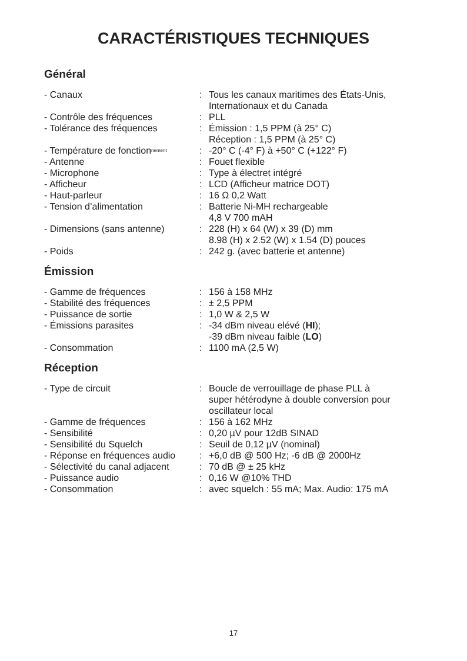CARACTÉRISTIQUES TECHNIQUES
Général
| - Canaux | : | Tous les canaux maritimes des États-Unis, Internationaux et du Canada |
| - Contrôle des fréquences | : | PLL |
| - Tolérance des fréquences | : | Émission : 1,5 PPM (à 25° C) Réception : 1,5 PPM (à 25° C) |
| - Température de fonction<sup>nement</sup> | : | -20° C (-4° F) à +50° C (+122° F) |
| - Antenne | : | Fouet flexible |
| - Microphone | : | Type à électret intégré |
| - Afficheur | : | LCD (Afficheur matrice DOT) |
| - Haut-parleur | : | 16 Ω 0,2 Watt |
| - Tension d’alimentation | : | Batterie Ni-MH rechargeable 4,8 V 700 mAH |
| - Dimensions (sans antenne) | : | 228 (H) x 64 (W) x 39 (D) mm 8.98 (H) x 2.52 (W) x 1.54 (D) pouces |
| - Poids | : | 242 g. (avec batterie et antenne) |
Émission
| - Gamme de fréquences | : | 156 à 158 MHz |
| - Stabilité des fréquences | : | ± 2,5 PPM |
| - Puissance de sortie | : | 1,0 W & 2,5 W |
| - Émissions parasites | : | -34 dBm niveau elévé ( HI ); -39 dBm niveau faible ( LO ) |
| - Consommation | : | 1100 mA (2,5 W) |
Réception
| - Type de circuit | : | Boucle de verrouillage de phase PLL à super hétérodyne à double conversion pour oscillateur local |
| - Gamme de fréquences | : | 156 à 162 MHz |
| - Sensibilité | : | 0,20 µV pour 12dB SINAD |
| - Sensibilité du Squelch | : | Seuil de 0,12 µV (nominal) |
| - Réponse en fréquences audio | : | +6,0 dB @ 500 Hz; -6 dB @ 2000Hz |
| - Sélectivité du canal adjacent | : | 70 dB @ ± 25 kHz |
| - Puissance audio | : | 0,16 W @10% THD |
| - Consommation | : | avec squelch : 55 mA; Max. Audio: 175 mA |
17